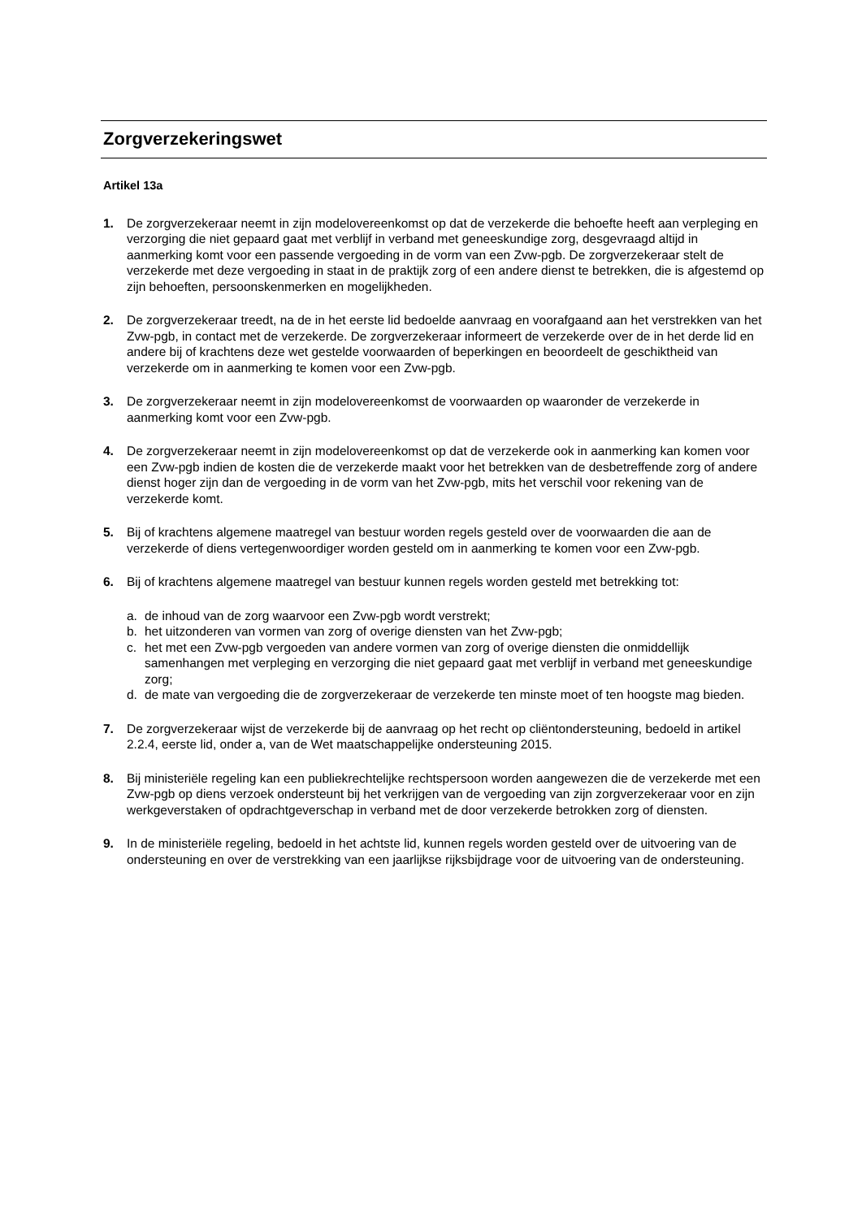Zorgverzekeringswet
Artikel 13a
1. De zorgverzekeraar neemt in zijn modelovereenkomst op dat de verzekerde die behoefte heeft aan verpleging en verzorging die niet gepaard gaat met verblijf in verband met geneeskundige zorg, desgevraagd altijd in aanmerking komt voor een passende vergoeding in de vorm van een Zvw-pgb. De zorgverzekeraar stelt de verzekerde met deze vergoeding in staat in de praktijk zorg of een andere dienst te betrekken, die is afgestemd op zijn behoeften, persoonskenmerken en mogelijkheden.
2. De zorgverzekeraar treedt, na de in het eerste lid bedoelde aanvraag en voorafgaand aan het verstrekken van het Zvw-pgb, in contact met de verzekerde. De zorgverzekeraar informeert de verzekerde over de in het derde lid en andere bij of krachtens deze wet gestelde voorwaarden of beperkingen en beoordeelt de geschiktheid van verzekerde om in aanmerking te komen voor een Zvw-pgb.
3. De zorgverzekeraar neemt in zijn modelovereenkomst de voorwaarden op waaronder de verzekerde in aanmerking komt voor een Zvw-pgb.
4. De zorgverzekeraar neemt in zijn modelovereenkomst op dat de verzekerde ook in aanmerking kan komen voor een Zvw-pgb indien de kosten die de verzekerde maakt voor het betrekken van de desbetreffende zorg of andere dienst hoger zijn dan de vergoeding in de vorm van het Zvw-pgb, mits het verschil voor rekening van de verzekerde komt.
5. Bij of krachtens algemene maatregel van bestuur worden regels gesteld over de voorwaarden die aan de verzekerde of diens vertegenwoordiger worden gesteld om in aanmerking te komen voor een Zvw-pgb.
6. Bij of krachtens algemene maatregel van bestuur kunnen regels worden gesteld met betrekking tot:
a. de inhoud van de zorg waarvoor een Zvw-pgb wordt verstrekt;
b. het uitzonderen van vormen van zorg of overige diensten van het Zvw-pgb;
c. het met een Zvw-pgb vergoeden van andere vormen van zorg of overige diensten die onmiddellijk samenhangen met verpleging en verzorging die niet gepaard gaat met verblijf in verband met geneeskundige zorg;
d. de mate van vergoeding die de zorgverzekeraar de verzekerde ten minste moet of ten hoogste mag bieden.
7. De zorgverzekeraar wijst de verzekerde bij de aanvraag op het recht op cliëntondersteuning, bedoeld in artikel 2.2.4, eerste lid, onder a, van de Wet maatschappelijke ondersteuning 2015.
8. Bij ministeriële regeling kan een publiekrechtelijke rechtspersoon worden aangewezen die de verzekerde met een Zvw-pgb op diens verzoek ondersteunt bij het verkrijgen van de vergoeding van zijn zorgverzekeraar voor en zijn werkgeverstaken of opdrachtgeverschap in verband met de door verzekerde betrokken zorg of diensten.
9. In de ministeriële regeling, bedoeld in het achtste lid, kunnen regels worden gesteld over de uitvoering van de ondersteuning en over de verstrekking van een jaarlijkse rijksbijdrage voor de uitvoering van de ondersteuning.